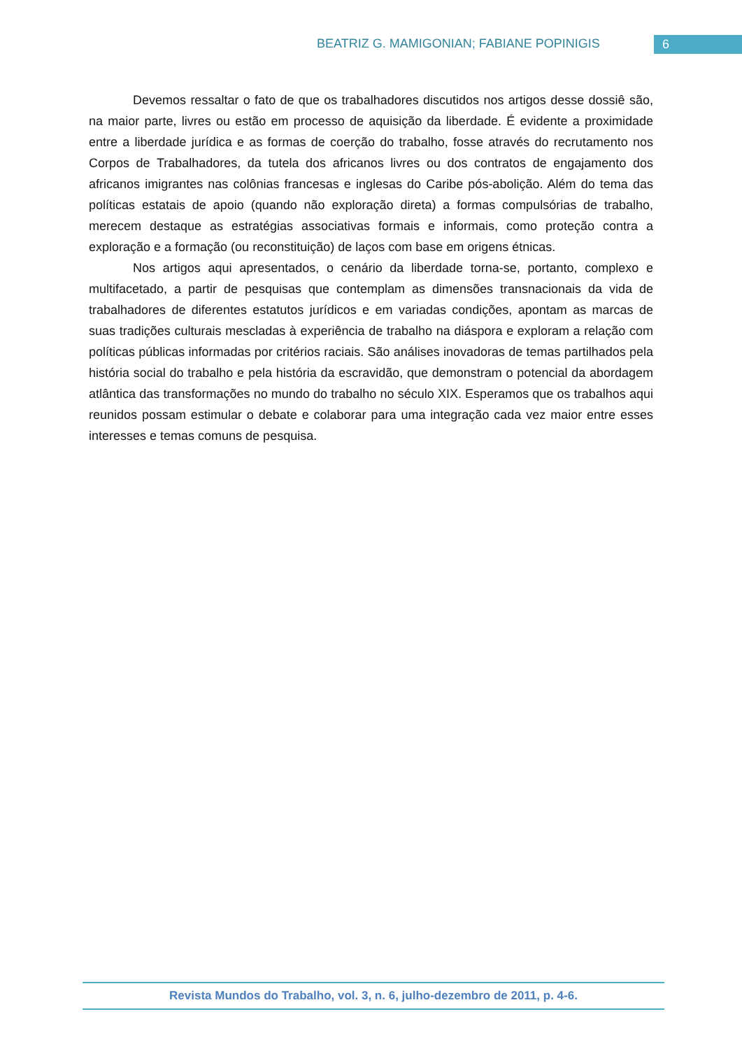BEATRIZ G. MAMIGONIAN; FABIANE POPINIGIS 6
Devemos ressaltar o fato de que os trabalhadores discutidos nos artigos desse dossiê são, na maior parte, livres ou estão em processo de aquisição da liberdade. É evidente a proximidade entre a liberdade jurídica e as formas de coerção do trabalho, fosse através do recrutamento nos Corpos de Trabalhadores, da tutela dos africanos livres ou dos contratos de engajamento dos africanos imigrantes nas colônias francesas e inglesas do Caribe pós-abolição. Além do tema das políticas estatais de apoio (quando não exploração direta) a formas compulsórias de trabalho, merecem destaque as estratégias associativas formais e informais, como proteção contra a exploração e a formação (ou reconstituição) de laços com base em origens étnicas.
Nos artigos aqui apresentados, o cenário da liberdade torna-se, portanto, complexo e multifacetado, a partir de pesquisas que contemplam as dimensões transnacionais da vida de trabalhadores de diferentes estatutos jurídicos e em variadas condições, apontam as marcas de suas tradições culturais mescladas à experiência de trabalho na diáspora e exploram a relação com políticas públicas informadas por critérios raciais. São análises inovadoras de temas partilhados pela história social do trabalho e pela história da escravidão, que demonstram o potencial da abordagem atlântica das transformações no mundo do trabalho no século XIX. Esperamos que os trabalhos aqui reunidos possam estimular o debate e colaborar para uma integração cada vez maior entre esses interesses e temas comuns de pesquisa.
Revista Mundos do Trabalho, vol. 3, n. 6, julho-dezembro de 2011, p. 4-6.